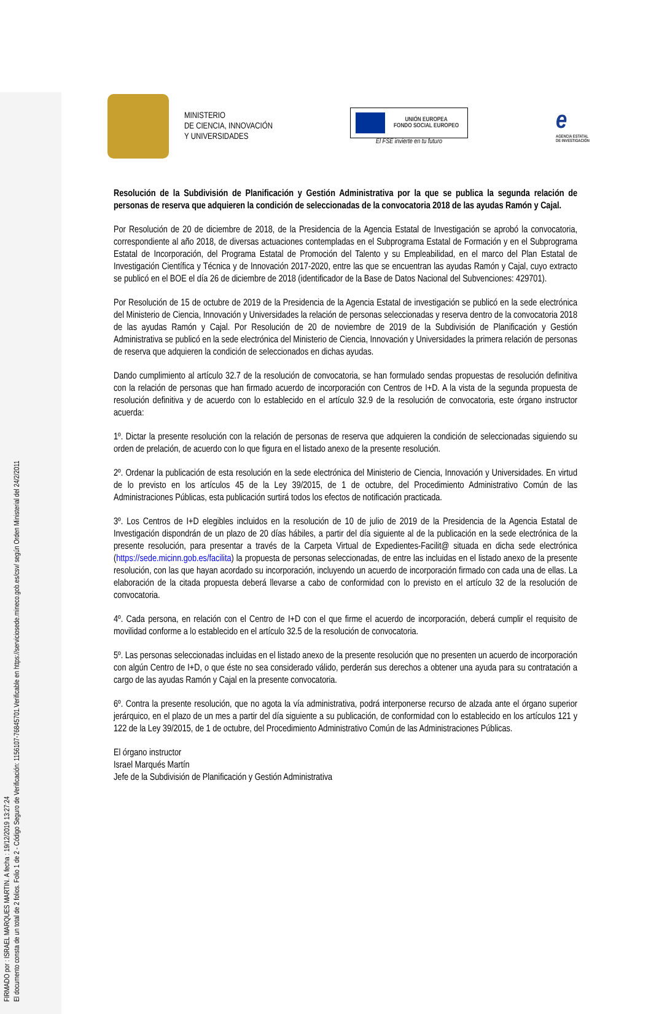FIRMADO por : ISRAEL MARQUES MARTIN. A fecha : 19/12/2019 13:27:24
El documento consta de un total de 2 folios. Folio 1 de 2 - Código Seguro de Verificación: 1156107-76845701.Verificable en https://serviciosede.mineco.gob.es/csv/ según Orden Ministerial del 24/2/2011
MINISTERIO
DE CIENCIA, INNOVACIÓN
Y UNIVERSIDADES
UNIÓN EUROPEA
FONDO SOCIAL EUROPEO
El FSE invierte en tu futuro
e
AGENCIA ESTATAL DE INVESTIGACIÓN
Resolución de la Subdivisión de Planificación y Gestión Administrativa por la que se publica la segunda relación de personas de reserva que adquieren la condición de seleccionadas de la convocatoria 2018 de las ayudas Ramón y Cajal.
Por Resolución de 20 de diciembre de 2018, de la Presidencia de la Agencia Estatal de Investigación se aprobó la convocatoria, correspondiente al año 2018, de diversas actuaciones contempladas en el Subprograma Estatal de Formación y en el Subprograma Estatal de Incorporación, del Programa Estatal de Promoción del Talento y su Empleabilidad, en el marco del Plan Estatal de Investigación Científica y Técnica y de Innovación 2017-2020, entre las que se encuentran las ayudas Ramón y Cajal, cuyo extracto se publicó en el BOE el día 26 de diciembre de 2018 (identificador de la Base de Datos Nacional del Subvenciones: 429701).
Por Resolución de 15 de octubre de 2019 de la Presidencia de la Agencia Estatal de investigación se publicó en la sede electrónica del Ministerio de Ciencia, Innovación y Universidades la relación de personas seleccionadas y reserva dentro de la convocatoria 2018 de las ayudas Ramón y Cajal. Por Resolución de 20 de noviembre de 2019 de la Subdivisión de Planificación y Gestión Administrativa se publicó en la sede electrónica del Ministerio de Ciencia, Innovación y Universidades la primera relación de personas de reserva que adquieren la condición de seleccionados en dichas ayudas.
Dando cumplimiento al artículo 32.7 de la resolución de convocatoria, se han formulado sendas propuestas de resolución definitiva con la relación de personas que han firmado acuerdo de incorporación con Centros de I+D. A la vista de la segunda propuesta de resolución definitiva y de acuerdo con lo establecido en el artículo 32.9 de la resolución de convocatoria, este órgano instructor acuerda:
1º. Dictar la presente resolución con la relación de personas de reserva que adquieren la condición de seleccionadas siguiendo su orden de prelación, de acuerdo con lo que figura en el listado anexo de la presente resolución.
2º. Ordenar la publicación de esta resolución en la sede electrónica del Ministerio de Ciencia, Innovación y Universidades. En virtud de lo previsto en los artículos 45 de la Ley 39/2015, de 1 de octubre, del Procedimiento Administrativo Común de las Administraciones Públicas, esta publicación surtirá todos los efectos de notificación practicada.
3º. Los Centros de I+D elegibles incluidos en la resolución de 10 de julio de 2019 de la Presidencia de la Agencia Estatal de Investigación dispondrán de un plazo de 20 días hábiles, a partir del día siguiente al de la publicación en la sede electrónica de la presente resolución, para presentar a través de la Carpeta Virtual de Expedientes-Facilit@ situada en dicha sede electrónica (https://sede.micinn.gob.es/facilita) la propuesta de personas seleccionadas, de entre las incluidas en el listado anexo de la presente resolución, con las que hayan acordado su incorporación, incluyendo un acuerdo de incorporación firmado con cada una de ellas. La elaboración de la citada propuesta deberá llevarse a cabo de conformidad con lo previsto en el artículo 32 de la resolución de convocatoria.
4º. Cada persona, en relación con el Centro de I+D con el que firme el acuerdo de incorporación, deberá cumplir el requisito de movilidad conforme a lo establecido en el artículo 32.5 de la resolución de convocatoria.
5º. Las personas seleccionadas incluidas en el listado anexo de la presente resolución que no presenten un acuerdo de incorporación con algún Centro de I+D, o que éste no sea considerado válido, perderán sus derechos a obtener una ayuda para su contratación a cargo de las ayudas Ramón y Cajal en la presente convocatoria.
6º. Contra la presente resolución, que no agota la vía administrativa, podrá interponerse recurso de alzada ante el órgano superior jerárquico, en el plazo de un mes a partir del día siguiente a su publicación, de conformidad con lo establecido en los artículos 121 y 122 de la Ley 39/2015, de 1 de octubre, del Procedimiento Administrativo Común de las Administraciones Públicas.
El órgano instructor
Israel Marqués Martín
Jefe de la Subdivisión de Planificación y Gestión Administrativa